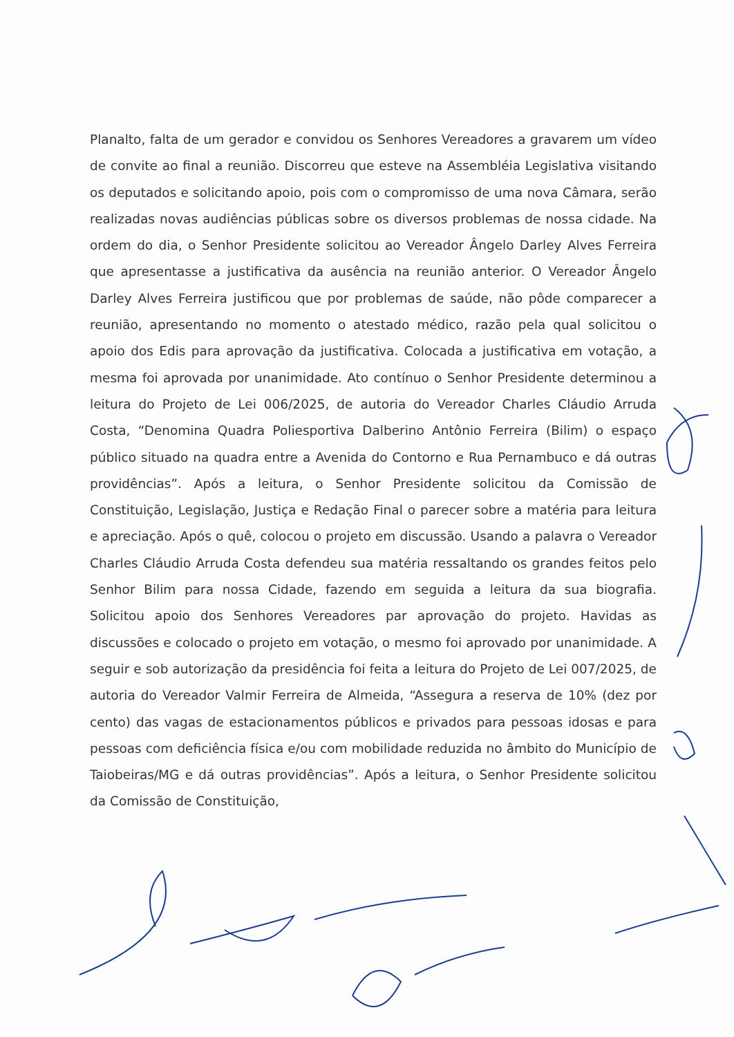Planalto, falta de um gerador e convidou os Senhores Vereadores a gravarem um vídeo de convite ao final a reunião. Discorreu que esteve na Assembléia Legislativa visitando os deputados e solicitando apoio, pois com o compromisso de uma nova Câmara, serão realizadas novas audiências públicas sobre os diversos problemas de nossa cidade. Na ordem do dia, o Senhor Presidente solicitou ao Vereador Ângelo Darley Alves Ferreira que apresentasse a justificativa da ausência na reunião anterior. O Vereador Ângelo Darley Alves Ferreira justificou que por problemas de saúde, não pôde comparecer a reunião, apresentando no momento o atestado médico, razão pela qual solicitou o apoio dos Edis para aprovação da justificativa. Colocada a justificativa em votação, a mesma foi aprovada por unanimidade. Ato contínuo o Senhor Presidente determinou a leitura do Projeto de Lei 006/2025, de autoria do Vereador Charles Cláudio Arruda Costa, “Denomina Quadra Poliesportiva Dalberino Antônio Ferreira (Bilim) o espaço público situado na quadra entre a Avenida do Contorno e Rua Pernambuco e dá outras providências”. Após a leitura, o Senhor Presidente solicitou da Comissão de Constituição, Legislação, Justiça e Redação Final o parecer sobre a matéria para leitura e apreciação. Após o quê, colocou o projeto em discussão. Usando a palavra o Vereador Charles Cláudio Arruda Costa defendeu sua matéria ressaltando os grandes feitos pelo Senhor Bilim para nossa Cidade, fazendo em seguida a leitura da sua biografia. Solicitou apoio dos Senhores Vereadores par aprovação do projeto. Havidas as discussões e colocado o projeto em votação, o mesmo foi aprovado por unanimidade. A seguir e sob autorização da presidência foi feita a leitura do Projeto de Lei 007/2025, de autoria do Vereador Valmir Ferreira de Almeida, “Assegura a reserva de 10% (dez por cento) das vagas de estacionamentos públicos e privados para pessoas idosas e para pessoas com deficiência física e/ou com mobilidade reduzida no âmbito do Município de Taiobeiras/MG e dá outras providências”. Após a leitura, o Senhor Presidente solicitou da Comissão de Constituição,